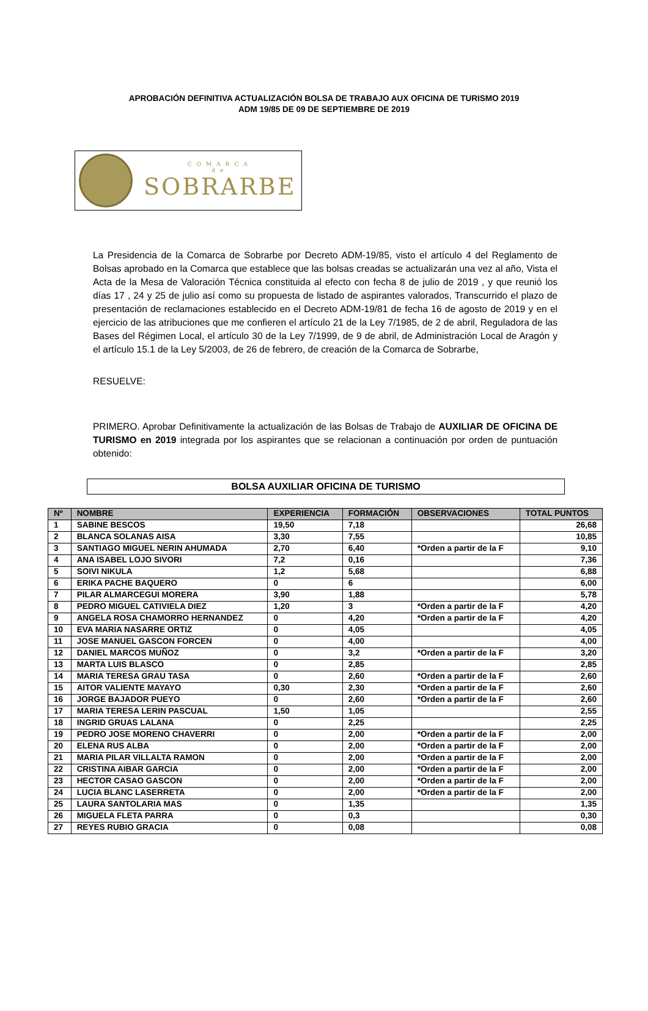APROBACIÓN DEFINITIVA ACTUALIZACIÓN BOLSA DE TRABAJO AUX OFICINA DE TURISMO 2019
ADM 19/85 DE 09 DE SEPTIEMBRE DE 2019
COMARCA
de
SOBRARBE
La Presidencia de la Comarca de Sobrarbe por Decreto ADM-19/85, visto el artículo 4 del Reglamento de Bolsas aprobado en la Comarca que establece que las bolsas creadas se actualizarán una vez al año, Vista el Acta de la Mesa de Valoración Técnica constituida al efecto con fecha 8 de julio de 2019 , y que reunió los días 17 , 24 y 25 de julio así como su propuesta de listado de aspirantes valorados, Transcurrido el plazo de presentación de reclamaciones establecido en el Decreto ADM-19/81 de fecha 16 de agosto de 2019 y en el ejercicio de las atribuciones que me confieren el artículo 21 de la Ley 7/1985, de 2 de abril, Reguladora de las Bases del Régimen Local, el artículo 30 de la Ley 7/1999, de 9 de abril, de Administración Local de Aragón y el artículo 15.1 de la Ley 5/2003, de 26 de febrero, de creación de la Comarca de Sobrarbe,
RESUELVE:
PRIMERO. Aprobar Definitivamente la actualización de las Bolsas de Trabajo de AUXILIAR DE OFICINA DE TURISMO en 2019 integrada por los aspirantes que se relacionan a continuación por orden de puntuación obtenido:
BOLSA AUXILIAR OFICINA DE TURISMO
| Nº | NOMBRE | EXPERIENCIA | FORMACIÓN | OBSERVACIONES | TOTAL PUNTOS |
| --- | --- | --- | --- | --- | --- |
| 1 | SABINE BESCOS | 19,50 | 7,18 | | 26,68 |
| 2 | BLANCA SOLANAS AISA | 3,30 | 7,55 | | 10,85 |
| 3 | SANTIAGO MIGUEL NERIN AHUMADA | 2,70 | 6,40 | *Orden a partir de la F | 9,10 |
| 4 | ANA ISABEL LOJO SIVORI | 7,2 | 0,16 | | 7,36 |
| 5 | SOIVI NIKULA | 1,2 | 5,68 | | 6,88 |
| 6 | ERIKA PACHE BAQUERO | 0 | 6 | | 6,00 |
| 7 | PILAR ALMARCEGUI MORERA | 3,90 | 1,88 | | 5,78 |
| 8 | PEDRO MIGUEL CATIVIELA DIEZ | 1,20 | 3 | *Orden a partir de la F | 4,20 |
| 9 | ANGELA ROSA CHAMORRO HERNANDEZ | 0 | 4,20 | *Orden a partir de la F | 4,20 |
| 10 | EVA MARIA NASARRE ORTIZ | 0 | 4,05 | | 4,05 |
| 11 | JOSE MANUEL GASCON FORCEN | 0 | 4,00 | | 4,00 |
| 12 | DANIEL MARCOS MUÑOZ | 0 | 3,2 | *Orden a partir de la F | 3,20 |
| 13 | MARTA LUIS BLASCO | 0 | 2,85 | | 2,85 |
| 14 | MARIA TERESA GRAU TASA | 0 | 2,60 | *Orden a partir de la F | 2,60 |
| 15 | AITOR VALIENTE MAYAYO | 0,30 | 2,30 | *Orden a partir de la F | 2,60 |
| 16 | JORGE BAJADOR PUEYO | 0 | 2,60 | *Orden a partir de la F | 2,60 |
| 17 | MARIA TERESA LERIN PASCUAL | 1,50 | 1,05 | | 2,55 |
| 18 | INGRID GRUAS LALANA | 0 | 2,25 | | 2,25 |
| 19 | PEDRO JOSE MORENO CHAVERRI | 0 | 2,00 | *Orden a partir de la F | 2,00 |
| 20 | ELENA RUS ALBA | 0 | 2,00 | *Orden a partir de la F | 2,00 |
| 21 | MARIA PILAR VILLALTA RAMON | 0 | 2,00 | *Orden a partir de la F | 2,00 |
| 22 | CRISTINA AIBAR GARCIA | 0 | 2,00 | *Orden a partir de la F | 2,00 |
| 23 | HECTOR CASAO GASCON | 0 | 2,00 | *Orden a partir de la F | 2,00 |
| 24 | LUCIA BLANC LASERRETA | 0 | 2,00 | *Orden a partir de la F | 2,00 |
| 25 | LAURA SANTOLARIA MAS | 0 | 1,35 | | 1,35 |
| 26 | MIGUELA FLETA PARRA | 0 | 0,3 | | 0,30 |
| 27 | REYES RUBIO GRACIA | 0 | 0,08 | | 0,08 |